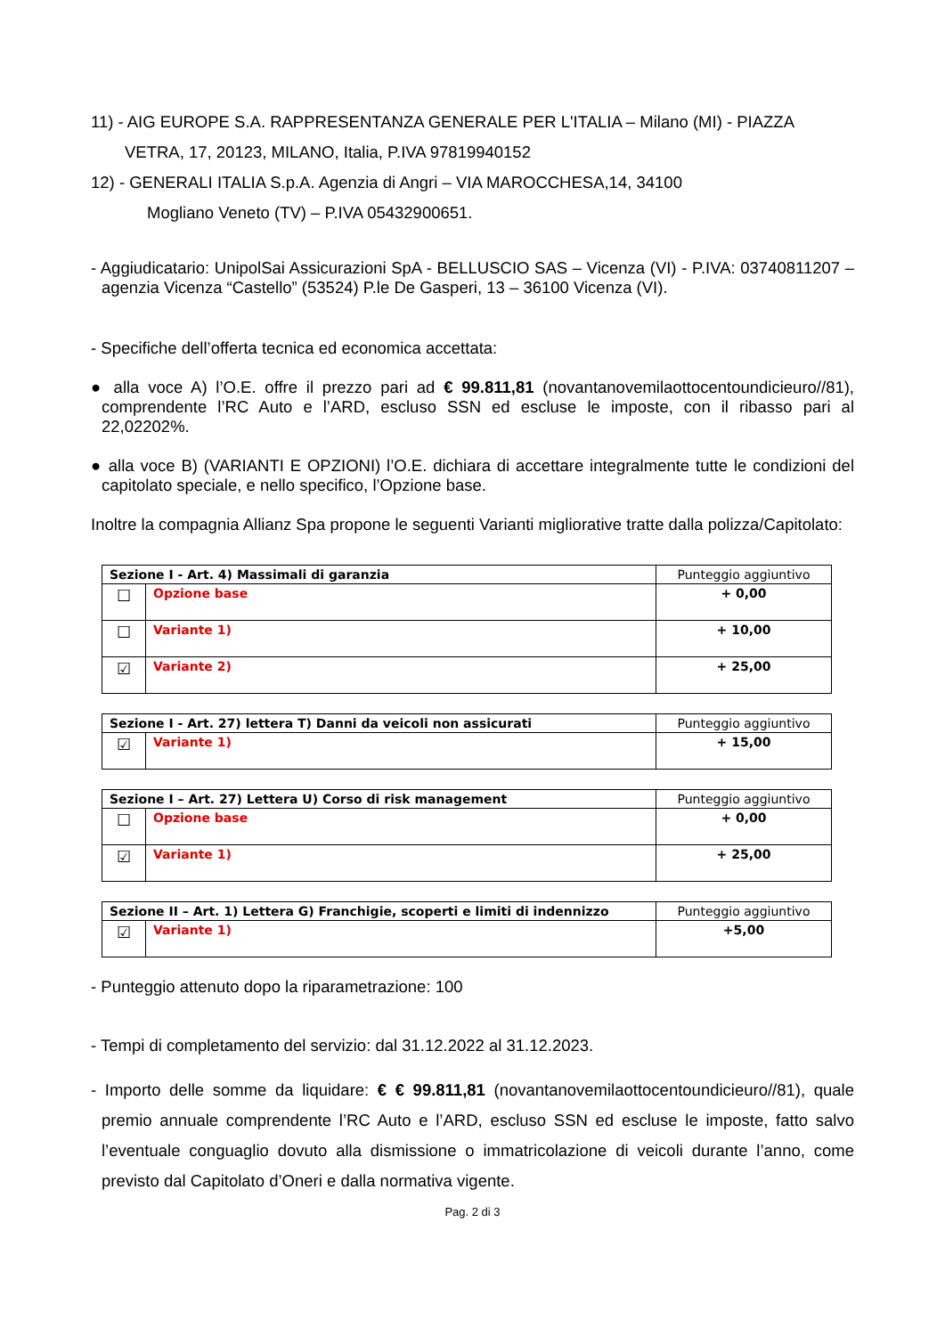11) - AIG EUROPE S.A. RAPPRESENTANZA GENERALE PER L'ITALIA – Milano (MI) - PIAZZA
VETRA, 17, 20123, MILANO, Italia, P.IVA 97819940152
12) - GENERALI ITALIA S.p.A. Agenzia di Angri – VIA MAROCCHESA,14, 34100
Mogliano Veneto (TV) – P.IVA 05432900651.
- Aggiudicatario: UnipolSai Assicurazioni SpA - BELLUSCIO SAS – Vicenza (VI) - P.IVA: 03740811207 – agenzia Vicenza “Castello” (53524) P.le De Gasperi, 13 – 36100 Vicenza (VI).
- Specifiche dell’offerta tecnica ed economica accettata:
● alla voce A) l’O.E. offre il prezzo pari ad € 99.811,81 (novantanovemilaottocentoundicieuro//81), comprendente l’RC Auto e l’ARD, escluso SSN ed escluse le imposte, con il ribasso pari al 22,02202%.
● alla voce B) (VARIANTI E OPZIONI) l’O.E. dichiara di accettare integralmente tutte le condizioni del capitolato speciale, e nello specifico, l’Opzione base.
Inoltre la compagnia Allianz Spa propone le seguenti Varianti migliorative tratte dalla polizza/Capitolato:
| Sezione I - Art. 4) Massimali di garanzia | | Punteggio aggiuntivo |
| --- | --- | --- |
| ☐ | Opzione base | + 0,00 |
| ☐ | Variante 1) | + 10,00 |
| ☑ | Variante 2) | + 25,00 |
| Sezione I - Art. 27) lettera T) Danni da veicoli non assicurati | | Punteggio aggiuntivo |
| --- | --- | --- |
| ☑ | Variante 1) | + 15,00 |
| Sezione I – Art. 27) Lettera U) Corso di risk management | | Punteggio aggiuntivo |
| --- | --- | --- |
| ☐ | Opzione base | + 0,00 |
| ☑ | Variante 1) | + 25,00 |
| Sezione II – Art. 1) Lettera G) Franchigie, scoperti e limiti di indennizzo | | Punteggio aggiuntivo |
| --- | --- | --- |
| ☑ | Variante 1) | +5,00 |
- Punteggio attenuto dopo la riparametrazione: 100
- Tempi di completamento del servizio: dal 31.12.2022 al 31.12.2023.
- Importo delle somme da liquidare: € € 99.811,81 (novantanovemilaottocentoundicieuro//81), quale premio annuale comprendente l’RC Auto e l’ARD, escluso SSN ed escluse le imposte, fatto salvo l’eventuale conguaglio dovuto alla dismissione o immatricolazione di veicoli durante l’anno, come previsto dal Capitolato d’Oneri e dalla normativa vigente.
Pag. 2 di 3